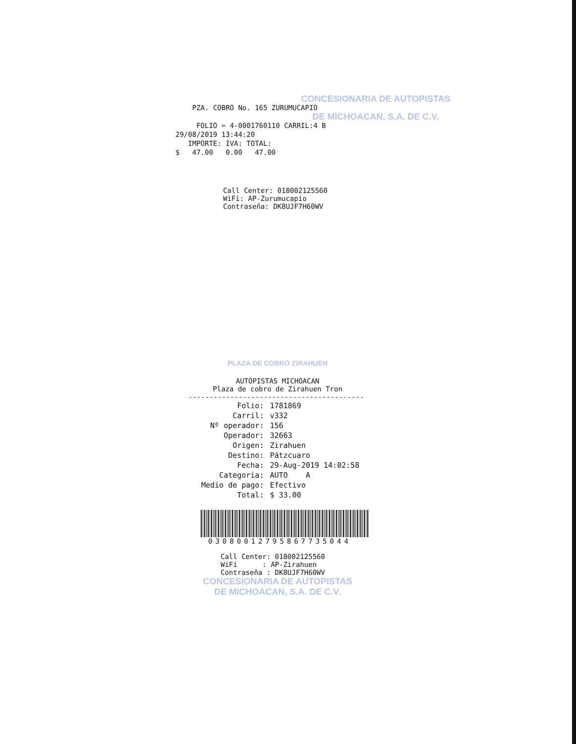CONCESIONARIA DE AUTOPISTAS
PZA. COBRO No. 165 ZURUMUCAPIO
DE MICHOACAN, S.A. DE C.V.
FOLIO = 4-0001760110 CARRIL:4 B
29/08/2019 13:44:20
IMPORTE: IVA: TOTAL:
$ 47.00 0.00 47.00
Call Center: 018002125560
WiFi: AP-Zurumucapio
Contraseña: DK8UJF7H60WV
PLAZA DE COBRO ZIRAHUEN
AUTOPISTAS MICHOACAN
Plaza de cobro de Zirahuen Tron
------------------------------------------
| Folio: | 1781869 |
| Carril: | v332 |
| Nº operador: | 156 |
| Operador: | 32663 |
| Origen: | Zirahuen |
| Destino: | Pátzcuaro |
| Fecha: | 29-Aug-2019 14:02:58 |
| Categoria: | AUTO A |
| Medio de pago: | Efectivo |
| Total: | $ 33.00 |
03080012795867735044
Call Center: 018002125560
WiFi : AP-Zirahuen
Contraseña : DK8UJF7H60WV
CONCESIONARIA DE AUTOPISTAS
DE MICHOACAN, S.A. DE C.V.